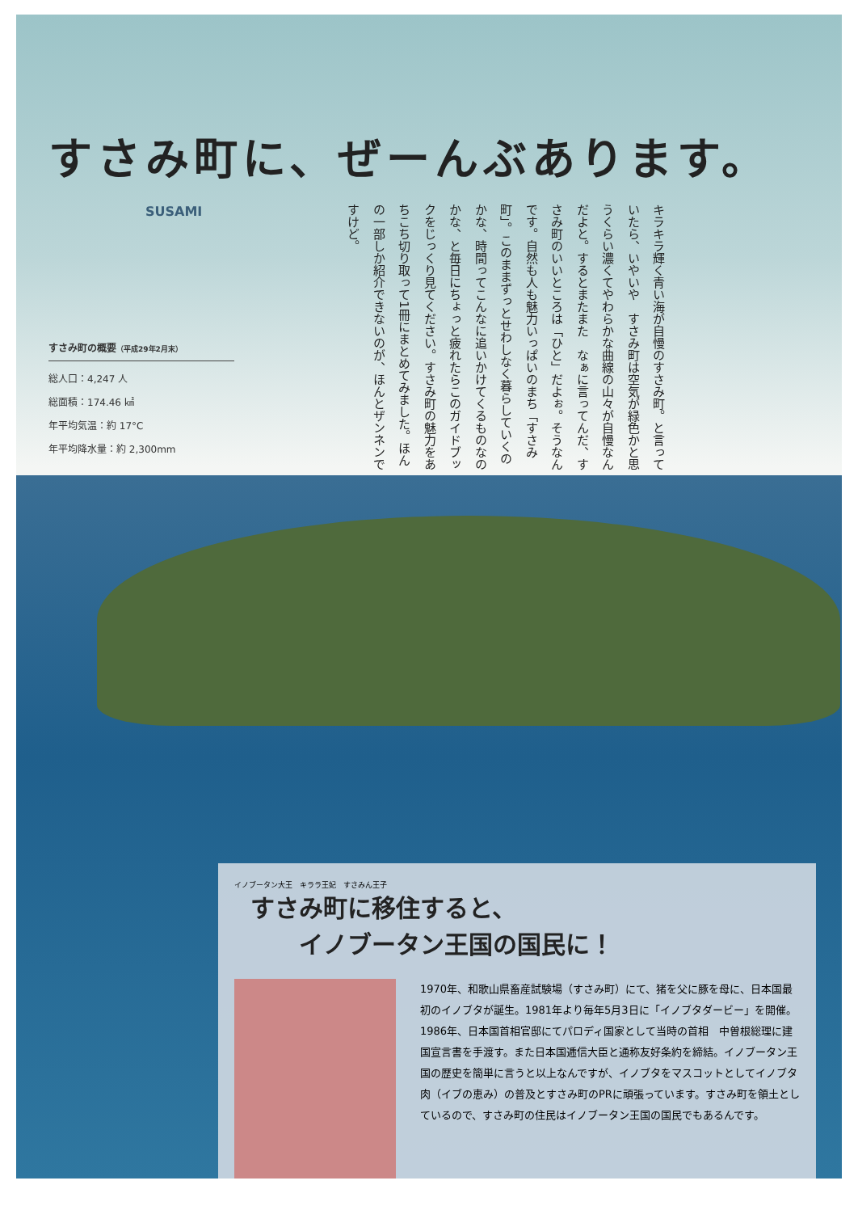すさみ町に、ぜーんぶあります。
SUSAMI
すさみ町の概要（平成29年2月末）
総人口：4,247 人
総面積：174.46 ㎢
年平均気温：約 17°C
年平均降水量：約 2,300mm
キラキラ輝く青い海が自慢のすさみ町。と言っていたら、いやいや　すさみ町は空気が緑色かと思うくらい濃くてやわらかな曲線の山々が自慢なんだよと。するとまたまた　なぁに言ってんだ、すさみ町のいいところは「ひと」だよぉ。そうなんです。自然も人も魅力いっぱいのまち「すさみ町」。このままずっとせわしなく暮らしていくのかな、時間ってこんなに追いかけてくるものなのかな、と毎日にちょっと疲れたらこのガイドブックをじっくり見てください。すさみ町の魅力をあちこち切り取って1冊にまとめてみました。ほんの一部しか紹介できないのが、ほんとザンネンですけど。
イノブータン大王　キララ王妃　すさみん王子
すさみ町に移住すると、
　　イノブータン王国の国民に！
1970年、和歌山県畜産試験場（すさみ町）にて、猪を父に豚を母に、日本国最初のイノブタが誕生。1981年より毎年5月3日に「イノブタダービー」を開催。1986年、日本国首相官邸にてパロディ国家として当時の首相　中曽根総理に建国宣言書を手渡す。また日本国逓信大臣と通称友好条約を締結。イノブータン王国の歴史を簡単に言うと以上なんですが、イノブタをマスコットとしてイノブタ肉（イブの恵み）の普及とすさみ町のPRに頑張っています。すさみ町を領土としているので、すさみ町の住民はイノブータン王国の国民でもあるんです。